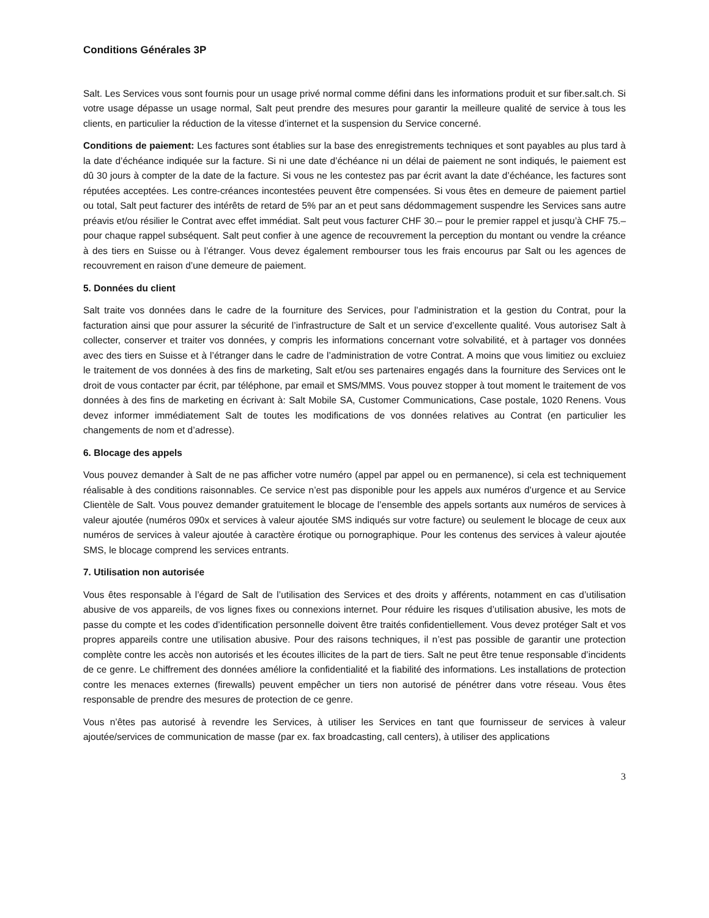Conditions Générales 3P
Salt. Les Services vous sont fournis pour un usage privé normal comme défini dans les informations produit et sur fiber.salt.ch. Si votre usage dépasse un usage normal, Salt peut prendre des mesures pour garantir la meilleure qualité de service à tous les clients, en particulier la réduction de la vitesse d’internet et la suspension du Service concerné.
Conditions de paiement: Les factures sont établies sur la base des enregistrements techniques et sont payables au plus tard à la date d’échéance indiquée sur la facture. Si ni une date d’échéance ni un délai de paiement ne sont indiqués, le paiement est dû 30 jours à compter de la date de la facture. Si vous ne les contestez pas par écrit avant la date d’échéance, les factures sont réputées acceptées. Les contre-créances incontestées peuvent être compensées. Si vous êtes en demeure de paiement partiel ou total, Salt peut facturer des intérêts de retard de 5% par an et peut sans dédommagement suspendre les Services sans autre préavis et/ou résilier le Contrat avec effet immédiat. Salt peut vous facturer CHF 30.– pour le premier rappel et jusqu’à CHF 75.– pour chaque rappel subséquent. Salt peut confier à une agence de recouvrement la perception du montant ou vendre la créance à des tiers en Suisse ou à l’étranger. Vous devez également rembourser tous les frais encourus par Salt ou les agences de recouvrement en raison d’une demeure de paiement.
5. Données du client
Salt traite vos données dans le cadre de la fourniture des Services, pour l’administration et la gestion du Contrat, pour la facturation ainsi que pour assurer la sécurité de l’infrastructure de Salt et un service d’excellente qualité. Vous autorisez Salt à collecter, conserver et traiter vos données, y compris les informations concernant votre solvabilité, et à partager vos données avec des tiers en Suisse et à l’étranger dans le cadre de l’administration de votre Contrat. A moins que vous limitiez ou excluiez le traitement de vos données à des fins de marketing, Salt et/ou ses partenaires engagés dans la fourniture des Services ont le droit de vous contacter par écrit, par téléphone, par email et SMS/MMS. Vous pouvez stopper à tout moment le traitement de vos données à des fins de marketing en écrivant à: Salt Mobile SA, Customer Communications, Case postale, 1020 Renens. Vous devez informer immédiatement Salt de toutes les modifications de vos données relatives au Contrat (en particulier les changements de nom et d’adresse).
6. Blocage des appels
Vous pouvez demander à Salt de ne pas afficher votre numéro (appel par appel ou en permanence), si cela est techniquement réalisable à des conditions raisonnables. Ce service n’est pas disponible pour les appels aux numéros d’urgence et au Service Clientèle de Salt. Vous pouvez demander gratuitement le blocage de l’ensemble des appels sortants aux numéros de services à valeur ajoutée (numéros 090x et services à valeur ajoutée SMS indiqués sur votre facture) ou seulement le blocage de ceux aux numéros de services à valeur ajoutée à caractère érotique ou pornographique. Pour les contenus des services à valeur ajoutée SMS, le blocage comprend les services entrants.
7. Utilisation non autorisée
Vous êtes responsable à l’égard de Salt de l’utilisation des Services et des droits y afférents, notamment en cas d’utilisation abusive de vos appareils, de vos lignes fixes ou connexions internet. Pour réduire les risques d’utilisation abusive, les mots de passe du compte et les codes d’identification personnelle doivent être traités confidentiellement. Vous devez protéger Salt et vos propres appareils contre une utilisation abusive. Pour des raisons techniques, il n’est pas possible de garantir une protection complète contre les accès non autorisés et les écoutes illicites de la part de tiers. Salt ne peut être tenue responsable d’incidents de ce genre. Le chiffrement des données améliore la confidentialité et la fiabilité des informations. Les installations de protection contre les menaces externes (firewalls) peuvent empêcher un tiers non autorisé de pénétrer dans votre réseau. Vous êtes responsable de prendre des mesures de protection de ce genre.
Vous n’êtes pas autorisé à revendre les Services, à utiliser les Services en tant que fournisseur de services à valeur ajoutée/services de communication de masse (par ex. fax broadcasting, call centers), à utiliser des applications
3